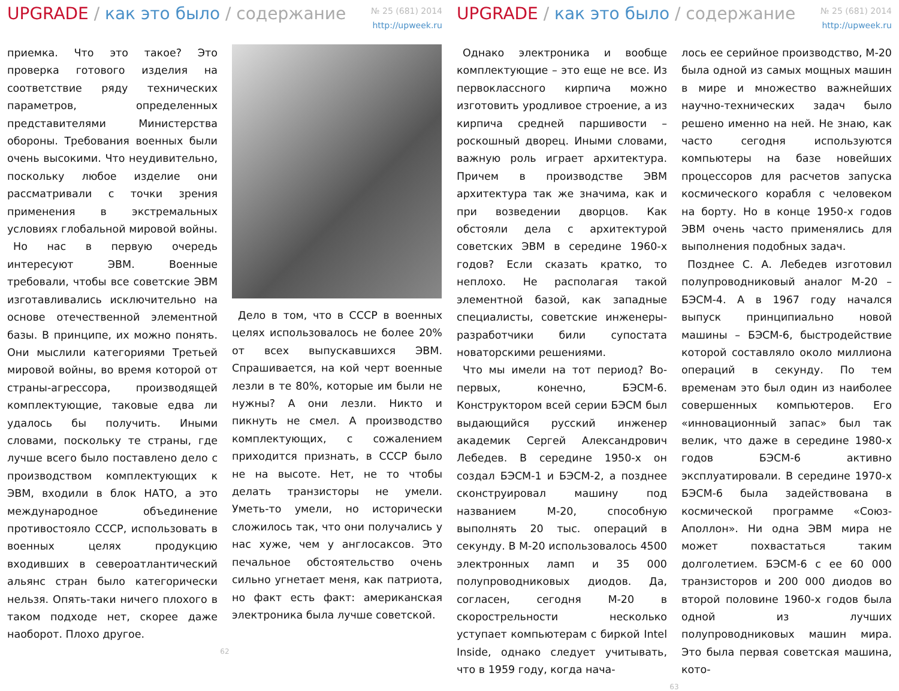UPGRADE / как это было / содержание
№ 25 (681) 2014
http://upweek.ru
приемка. Что это такое? Это проверка готового изделия на соответствие ряду технических параметров, определенных представителями Министерства обороны. Требования военных были очень высокими. Что неудивительно, поскольку любое изделие они рассматривали с точки зрения применения в экстремальных условиях глобальной мировой войны.
Но нас в первую очередь интересуют ЭВМ. Военные требовали, чтобы все советские ЭВМ изготавливались исключительно на основе отечественной элементной базы. В принципе, их можно понять. Они мыслили категориями Третьей мировой войны, во время которой от страны-агрессора, производящей комплектующие, таковые едва ли удалось бы получить. Иными словами, поскольку те страны, где лучше всего было поставлено дело с производством комплектующих к ЭВМ, входили в блок НАТО, а это международное объединение противостояло СССР, использовать в военных целях продукцию входивших в североатлантический альянс стран было категорически нельзя. Опять-таки ничего плохого в таком подходе нет, скорее даже наоборот. Плохо другое.
Дело в том, что в СССР в военных целях использовалось не более 20% от всех выпускавшихся ЭВМ. Спрашивается, на кой черт военные лезли в те 80%, которые им были не нужны? А они лезли. Никто и пикнуть не смел. А производство комплектующих, с сожалением приходится признать, в СССР было не на высоте. Нет, не то чтобы делать транзисторы не умели. Уметь-то умели, но исторически сложилось так, что они получались у нас хуже, чем у англосаксов. Это печальное обстоятельство очень сильно угнетает меня, как патриота, но факт есть факт: американская электроника была лучше советской.
62
UPGRADE / как это было / содержание
№ 25 (681) 2014
http://upweek.ru
Однако электроника и вообще комплектующие – это еще не все. Из первоклассного кирпича можно изготовить уродливое строение, а из кирпича средней паршивости – роскошный дворец. Иными словами, важную роль играет архитектура. Причем в производстве ЭВМ архитектура так же значима, как и при возведении дворцов. Как обстояли дела с архитектурой советских ЭВМ в середине 1960-х годов? Если сказать кратко, то неплохо. Не располагая такой элементной базой, как западные специалисты, советские инженеры-разработчики били супостата новаторскими решениями.
Что мы имели на тот период? Во-первых, конечно, БЭСМ-6. Конструктором всей серии БЭСМ был выдающийся русский инженер академик Сергей Александрович Лебедев. В середине 1950-х он создал БЭСМ-1 и БЭСМ-2, а позднее сконструировал машину под названием М-20, способную выполнять 20 тыс. операций в секунду. В М-20 использовалось 4500 электронных ламп и 35 000 полупроводниковых диодов. Да, согласен, сегодня М-20 в скорострельности несколько уступает компьютерам с биркой Intel Inside, однако следует учитывать, что в 1959 году, когда нача-
лось ее серийное производство, М-20 была одной из самых мощных машин в мире и множество важнейших научно-технических задач было решено именно на ней. Не знаю, как часто сегодня используются компьютеры на базе новейших процессоров для расчетов запуска космического корабля с человеком на борту. Но в конце 1950-х годов ЭВМ очень часто применялись для выполнения подобных задач.
Позднее С. А. Лебедев изготовил полупроводниковый аналог М-20 – БЭСМ-4. А в 1967 году начался выпуск принципиально новой машины – БЭСМ-6, быстродействие которой составляло около миллиона операций в секунду. По тем временам это был один из наиболее совершенных компьютеров. Его «инновационный запас» был так велик, что даже в середине 1980-х годов БЭСМ-6 активно эксплуатировали. В середине 1970-х БЭСМ-6 была задействована в космической программе «Союз-Аполлон». Ни одна ЭВМ мира не может похвастаться таким долголетием. БЭСМ-6 с ее 60 000 транзисторов и 200 000 диодов во второй половине 1960-х годов была одной из лучших полупроводниковых машин мира. Это была первая советская машина, кото-
63